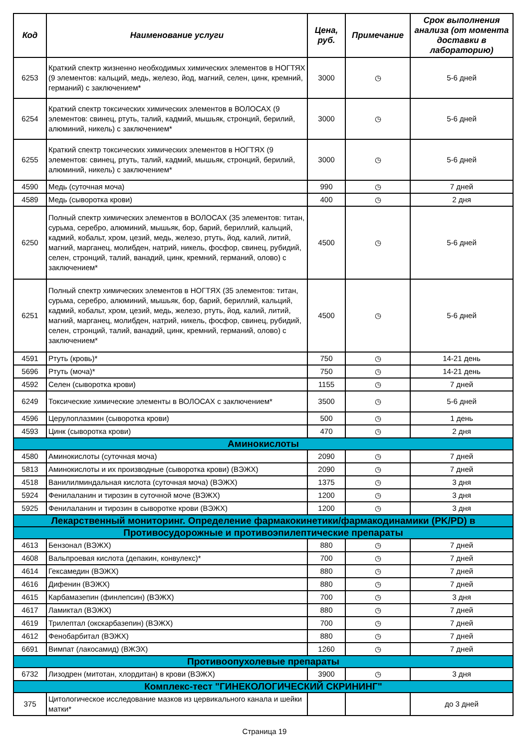| Код | Наименование услуги | Цена, руб. | Примечание | Срок выполнения анализа (от момента доставки в лабораторию) |
| --- | --- | --- | --- | --- |
| 6253 | Краткий спектр жизненно необходимых химических элементов в НОГТЯХ (9 элементов: кальций, медь, железо, йод, магний, селен, цинк, кремний, германий) с заключением* | 3000 | ◷ | 5-6 дней |
| 6254 | Краткий спектр токсических химических элементов в ВОЛОСАХ (9 элементов: свинец, ртуть, талий, кадмий, мышьяк, стронций, берилий, алюминий, никель) с заключением* | 3000 | ◷ | 5-6 дней |
| 6255 | Краткий спектр токсических химических элементов в НОГТЯХ (9 элементов: свинец, ртуть, талий, кадмий, мышьяк, стронций, берилий, алюминий, никель) с заключением* | 3000 | ◷ | 5-6 дней |
| 4590 | Медь (суточная моча) | 990 | ◷ | 7 дней |
| 4589 | Медь (сыворотка крови) | 400 | ◷ | 2 дня |
| 6250 | Полный спектр химических элементов в ВОЛОСАХ (35 элементов: титан, сурьма, серебро, алюминий, мышьяк, бор, барий, бериллий, кальций, кадмий, кобальт, хром, цезий, медь, железо, ртуть, йод, калий, литий, магний, марганец, молибден, натрий, никель, фосфор, свинец, рубидий, селен, стронций, талий, ванадий, цинк, кремний, германий, олово) с заключением* | 4500 | ◷ | 5-6 дней |
| 6251 | Полный спектр химических элементов в НОГТЯХ (35 элементов: титан, сурьма, серебро, алюминий, мышьяк, бор, барий, бериллий, кальций, кадмий, кобальт, хром, цезий, медь, железо, ртуть, йод, калий, литий, магний, марганец, молибден, натрий, никель, фосфор, свинец, рубидий, селен, стронций, талий, ванадий, цинк, кремний, германий, олово) с заключением* | 4500 | ◷ | 5-6 дней |
| 4591 | Ртуть (кровь)* | 750 | ◷ | 14-21 день |
| 5696 | Ртуть (моча)* | 750 | ◷ | 14-21 день |
| 4592 | Селен (сыворотка крови) | 1155 | ◷ | 7 дней |
| 6249 | Токсические химические элементы в ВОЛОСАХ с заключением* | 3500 | ◷ | 5-6 дней |
| 4596 | Церулоплазмин (сыворотка крови) | 500 | ◷ | 1 день |
| 4593 | Цинк (сыворотка крови) | 470 | ◷ | 2 дня |
| Аминокислоты | | | | |
| 4580 | Аминокислоты (суточная моча) | 2090 | ◷ | 7 дней |
| 5813 | Аминокислоты и их производные (сыворотка крови) (ВЭЖХ) | 2090 | ◷ | 7 дней |
| 4518 | Ванилилминдальная кислота (суточная моча) (ВЭЖХ) | 1375 | ◷ | 3 дня |
| 5924 | Фенилаланин и тирозин в суточной моче (ВЭЖХ) | 1200 | ◷ | 3 дня |
| 5925 | Фенилаланин и тирозин в сыворотке крови (ВЭЖХ) | 1200 | ◷ | 3 дня |
| Лекарственный мониторинг. Определение фармакокинетики/фармакодинамики (PK/PD) в | | | | |
| Противосудорожные и противоэпилептические препараты | | | | |
| 4613 | Бензонал (ВЭЖХ) | 880 | ◷ | 7 дней |
| 4608 | Вальпроевая кислота (депакин, конвулекс)* | 700 | ◷ | 7 дней |
| 4614 | Гексамедин (ВЭЖХ) | 880 | ◷ | 7 дней |
| 4616 | Дифенин (ВЭЖХ) | 880 | ◷ | 7 дней |
| 4615 | Карбамазепин (финлепсин) (ВЭЖХ) | 700 | ◷ | 3 дня |
| 4617 | Ламиктал (ВЭЖХ) | 880 | ◷ | 7 дней |
| 4619 | Трилептал (окскарбазепин) (ВЭЖХ) | 700 | ◷ | 7 дней |
| 4612 | Фенобарбитал (ВЭЖХ) | 880 | ◷ | 7 дней |
| 6691 | Вимпат (лакосамид) (ВЖЭХ) | 1260 | ◷ | 7 дней |
| Противоопухолевые препараты | | | | |
| 6732 | Лизодрен (митотан, хлордитан) в крови (ВЭЖХ) | 3900 | ◷ | 3 дня |
| Комплекс-тест "ГИНЕКОЛОГИЧЕСКИЙ СКРИНИНГ" | | | | |
| 375 | Цитологическое исследование мазков из цервикального канала и шейки матки* | | | до 3 дней |
Страница 19